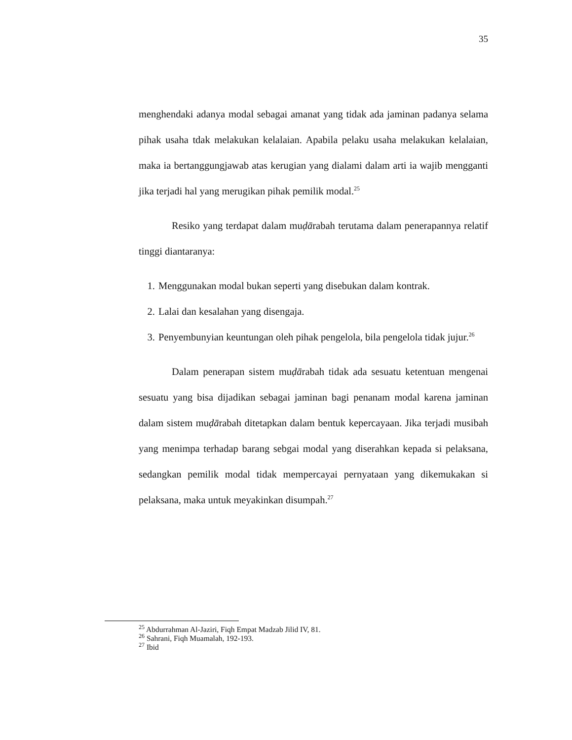35
menghendaki adanya modal sebagai amanat yang tidak ada jaminan padanya selama pihak usaha tdak melakukan kelalaian. Apabila pelaku usaha melakukan kelalaian, maka ia bertanggungjawab atas kerugian yang dialami dalam arti ia wajib mengganti jika terjadi hal yang merugikan pihak pemilik modal.<sup>25</sup>
Resiko yang terdapat dalam muḍārabah terutama dalam penerapannya relatif tinggi diantaranya:
1. Menggunakan modal bukan seperti yang disebukan dalam kontrak.
2. Lalai dan kesalahan yang disengaja.
3. Penyembunyian keuntungan oleh pihak pengelola, bila pengelola tidak jujur.<sup>26</sup>
Dalam penerapan sistem muḍārabah tidak ada sesuatu ketentuan mengenai sesuatu yang bisa dijadikan sebagai jaminan bagi penanam modal karena jaminan dalam sistem muḍārabah ditetapkan dalam bentuk kepercayaan. Jika terjadi musibah yang menimpa terhadap barang sebgai modal yang diserahkan kepada si pelaksana, sedangkan pemilik modal tidak mempercayai pernyataan yang dikemukakan si pelaksana, maka untuk meyakinkan disumpah.<sup>27</sup>
<sup>25</sup> Abdurrahman Al-Jaziri, Fiqh Empat Madzab Jilid IV, 81.
<sup>26</sup> Sahrani, Fiqh Muamalah, 192-193.
<sup>27</sup> Ibid